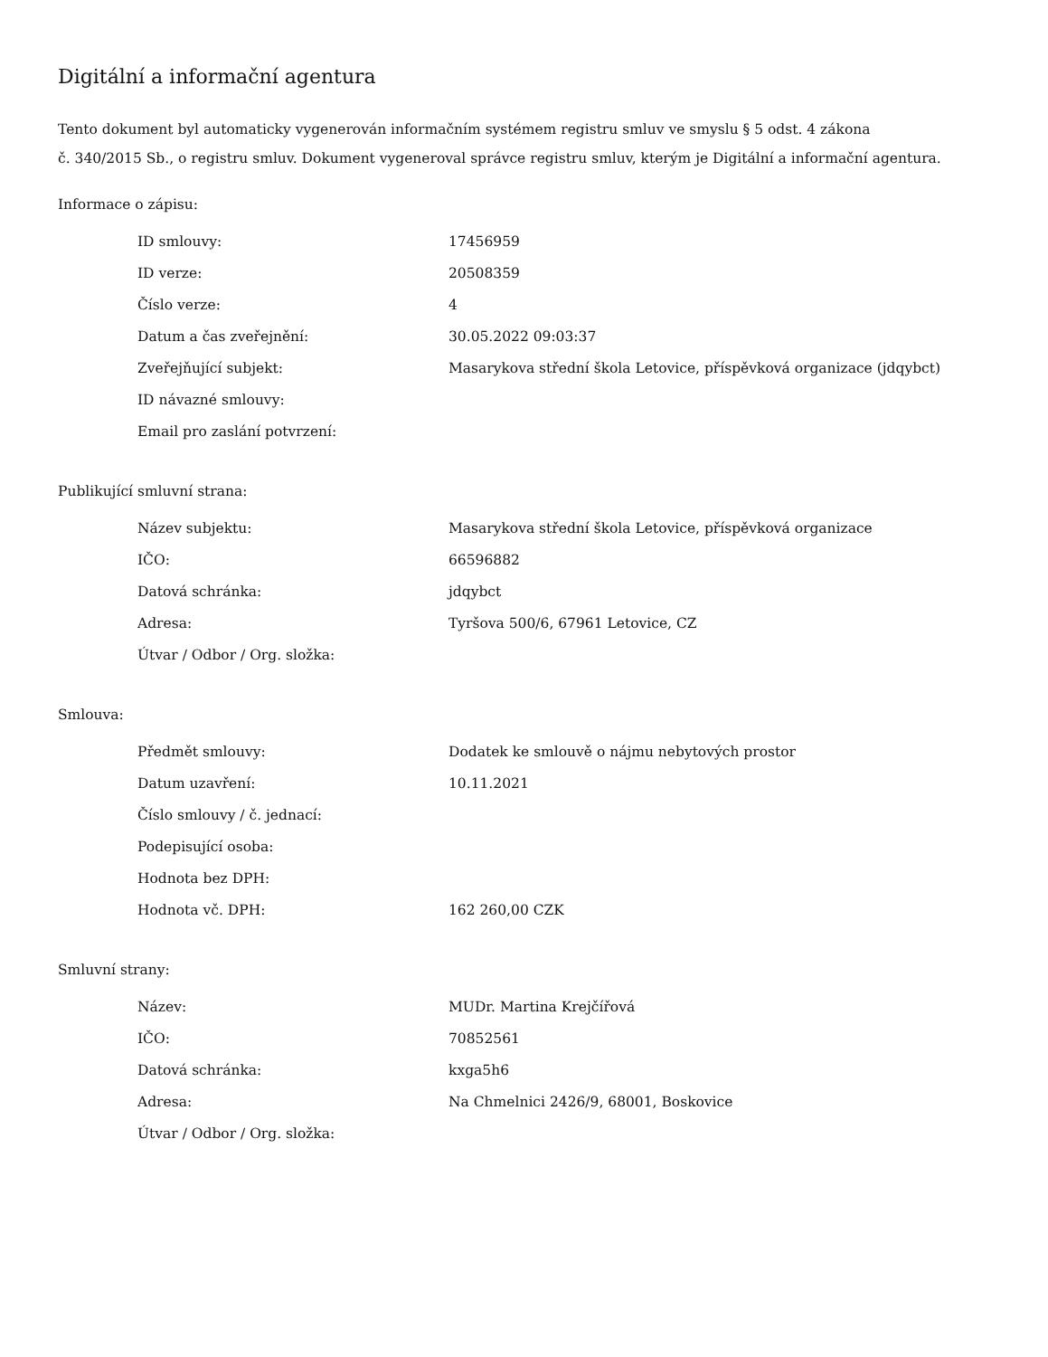Digitální a informační agentura
Tento dokument byl automaticky vygenerován informačním systémem registru smluv ve smyslu § 5 odst. 4 zákona
č. 340/2015 Sb., o registru smluv. Dokument vygeneroval správce registru smluv, kterým je Digitální a informační agentura.
Informace o zápisu:
| ID smlouvy: | 17456959 |
| ID verze: | 20508359 |
| Číslo verze: | 4 |
| Datum a čas zveřejnění: | 30.05.2022 09:03:37 |
| Zveřejňující subjekt: | Masarykova střední škola Letovice, příspěvková organizace (jdqybct) |
| ID návazné smlouvy: | |
| Email pro zaslání potvrzení: | |
Publikující smluvní strana:
| Název subjektu: | Masarykova střední škola Letovice, příspěvková organizace |
| IČO: | 66596882 |
| Datová schránka: | jdqybct |
| Adresa: | Tyršova 500/6, 67961 Letovice, CZ |
| Útvar / Odbor / Org. složka: | |
Smlouva:
| Předmět smlouvy: | Dodatek ke smlouvě o nájmu nebytových prostor |
| Datum uzavření: | 10.11.2021 |
| Číslo smlouvy / č. jednací: | |
| Podepisující osoba: | |
| Hodnota bez DPH: | |
| Hodnota vč. DPH: | 162 260,00 CZK |
Smluvní strany:
| Název: | MUDr. Martina Krejčířová |
| IČO: | 70852561 |
| Datová schránka: | kxga5h6 |
| Adresa: | Na Chmelnici 2426/9, 68001, Boskovice |
| Útvar / Odbor / Org. složka: | |